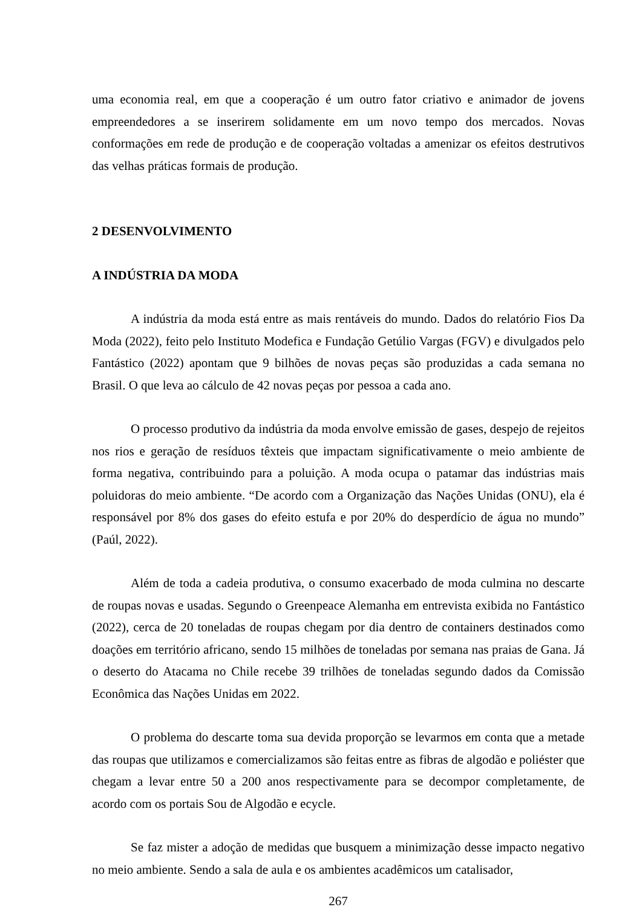uma economia real, em que a cooperação é um outro fator criativo e animador de jovens empreendedores a se inserirem solidamente em um novo tempo dos mercados. Novas conformações em rede de produção e de cooperação voltadas a amenizar os efeitos destrutivos das velhas práticas formais de produção.
2 DESENVOLVIMENTO
A INDÚSTRIA DA MODA
A indústria da moda está entre as mais rentáveis do mundo. Dados do relatório Fios Da Moda (2022), feito pelo Instituto Modefica e Fundação Getúlio Vargas (FGV) e divulgados pelo Fantástico (2022) apontam que 9 bilhões de novas peças são produzidas a cada semana no Brasil. O que leva ao cálculo de 42 novas peças por pessoa a cada ano.
O processo produtivo da indústria da moda envolve emissão de gases, despejo de rejeitos nos rios e geração de resíduos têxteis que impactam significativamente o meio ambiente de forma negativa, contribuindo para a poluição. A moda ocupa o patamar das indústrias mais poluidoras do meio ambiente. “De acordo com a Organização das Nações Unidas (ONU), ela é responsável por 8% dos gases do efeito estufa e por 20% do desperdício de água no mundo” (Paúl, 2022).
Além de toda a cadeia produtiva, o consumo exacerbado de moda culmina no descarte de roupas novas e usadas. Segundo o Greenpeace Alemanha em entrevista exibida no Fantástico (2022), cerca de 20 toneladas de roupas chegam por dia dentro de containers destinados como doações em território africano, sendo 15 milhões de toneladas por semana nas praias de Gana. Já o deserto do Atacama no Chile recebe 39 trilhões de toneladas segundo dados da Comissão Econômica das Nações Unidas em 2022.
O problema do descarte toma sua devida proporção se levarmos em conta que a metade das roupas que utilizamos e comercializamos são feitas entre as fibras de algodão e poliéster que chegam a levar entre 50 a 200 anos respectivamente para se decompor completamente, de acordo com os portais Sou de Algodão e ecycle.
Se faz mister a adoção de medidas que busquem a minimização desse impacto negativo no meio ambiente. Sendo a sala de aula e os ambientes acadêmicos um catalisador,
267